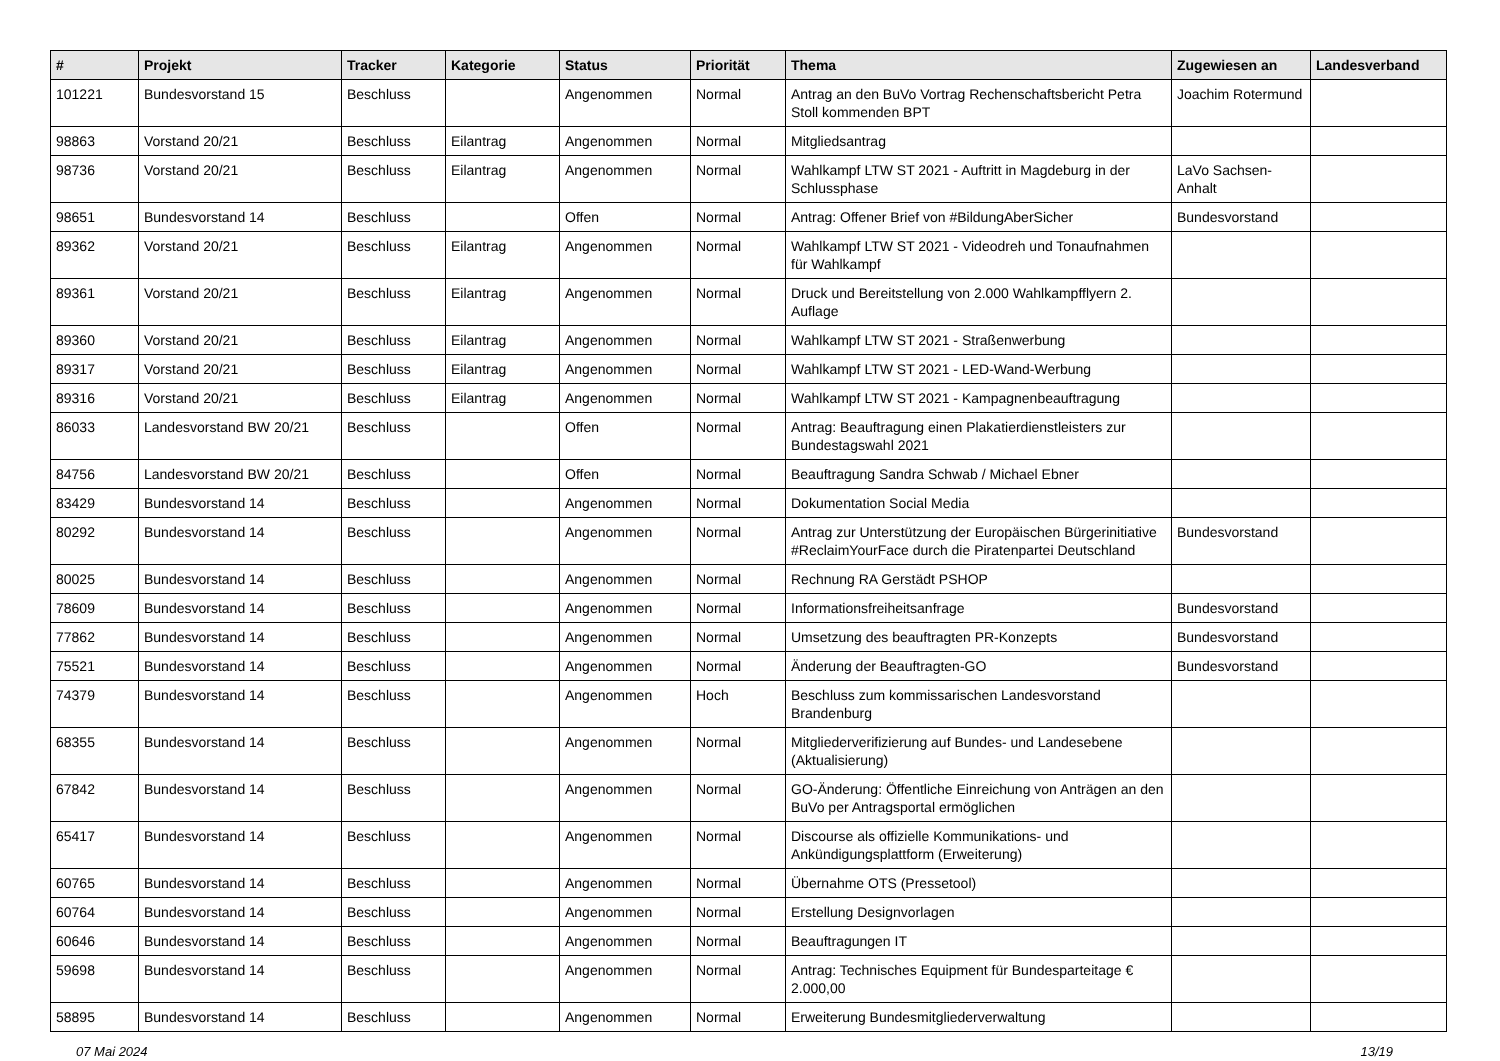| # | Projekt | Tracker | Kategorie | Status | Priorität | Thema | Zugewiesen an | Landesverband |
| --- | --- | --- | --- | --- | --- | --- | --- | --- |
| 101221 | Bundesvorstand 15 | Beschluss | | Angenommen | Normal | Antrag an den BuVo Vortrag Rechenschaftsbericht Petra Stoll kommenden BPT | Joachim Rotermund | |
| 98863 | Vorstand 20/21 | Beschluss | Eilantrag | Angenommen | Normal | Mitgliedsantrag | | |
| 98736 | Vorstand 20/21 | Beschluss | Eilantrag | Angenommen | Normal | Wahlkampf LTW ST 2021 - Auftritt in Magdeburg in der Schlussphase | LaVo Sachsen-Anhalt | |
| 98651 | Bundesvorstand 14 | Beschluss | | Offen | Normal | Antrag: Offener Brief von #BildungAberSicher | Bundesvorstand | |
| 89362 | Vorstand 20/21 | Beschluss | Eilantrag | Angenommen | Normal | Wahlkampf LTW ST 2021 - Videodreh und Tonaufnahmen für Wahlkampf | | |
| 89361 | Vorstand 20/21 | Beschluss | Eilantrag | Angenommen | Normal | Druck und Bereitstellung von 2.000 Wahlkampfflyern 2. Auflage | | |
| 89360 | Vorstand 20/21 | Beschluss | Eilantrag | Angenommen | Normal | Wahlkampf LTW ST 2021 - Straßenwerbung | | |
| 89317 | Vorstand 20/21 | Beschluss | Eilantrag | Angenommen | Normal | Wahlkampf LTW ST 2021 - LED-Wand-Werbung | | |
| 89316 | Vorstand 20/21 | Beschluss | Eilantrag | Angenommen | Normal | Wahlkampf LTW ST 2021 - Kampagnenbeauftragung | | |
| 86033 | Landesvorstand BW 20/21 | Beschluss | | Offen | Normal | Antrag: Beauftragung einen Plakatierdienstleisters zur Bundestagswahl 2021 | | |
| 84756 | Landesvorstand BW 20/21 | Beschluss | | Offen | Normal | Beauftragung Sandra Schwab / Michael Ebner | | |
| 83429 | Bundesvorstand 14 | Beschluss | | Angenommen | Normal | Dokumentation Social Media | | |
| 80292 | Bundesvorstand 14 | Beschluss | | Angenommen | Normal | Antrag zur Unterstützung der Europäischen Bürgerinitiative #ReclaimYourFace durch die Piratenpartei Deutschland | Bundesvorstand | |
| 80025 | Bundesvorstand 14 | Beschluss | | Angenommen | Normal | Rechnung RA Gerstädt PSHOP | | |
| 78609 | Bundesvorstand 14 | Beschluss | | Angenommen | Normal | Informationsfreiheitsanfrage | Bundesvorstand | |
| 77862 | Bundesvorstand 14 | Beschluss | | Angenommen | Normal | Umsetzung des beauftragten PR-Konzepts | Bundesvorstand | |
| 75521 | Bundesvorstand 14 | Beschluss | | Angenommen | Normal | Änderung der Beauftragten-GO | Bundesvorstand | |
| 74379 | Bundesvorstand 14 | Beschluss | | Angenommen | Hoch | Beschluss zum kommissarischen Landesvorstand Brandenburg | | |
| 68355 | Bundesvorstand 14 | Beschluss | | Angenommen | Normal | Mitgliederverifizierung auf Bundes- und Landesebene (Aktualisierung) | | |
| 67842 | Bundesvorstand 14 | Beschluss | | Angenommen | Normal | GO-Änderung: Öffentliche Einreichung von Anträgen an den BuVo per Antragsportal ermöglichen | | |
| 65417 | Bundesvorstand 14 | Beschluss | | Angenommen | Normal | Discourse als offizielle Kommunikations- und Ankündigungsplattform (Erweiterung) | | |
| 60765 | Bundesvorstand 14 | Beschluss | | Angenommen | Normal | Übernahme OTS (Pressetool) | | |
| 60764 | Bundesvorstand 14 | Beschluss | | Angenommen | Normal | Erstellung Designvorlagen | | |
| 60646 | Bundesvorstand 14 | Beschluss | | Angenommen | Normal | Beauftragungen IT | | |
| 59698 | Bundesvorstand 14 | Beschluss | | Angenommen | Normal | Antrag: Technisches Equipment für Bundesparteitage € 2.000,00 | | |
| 58895 | Bundesvorstand 14 | Beschluss | | Angenommen | Normal | Erweiterung Bundesmitgliederverwaltung | | |
07 Mai 2024 13/19